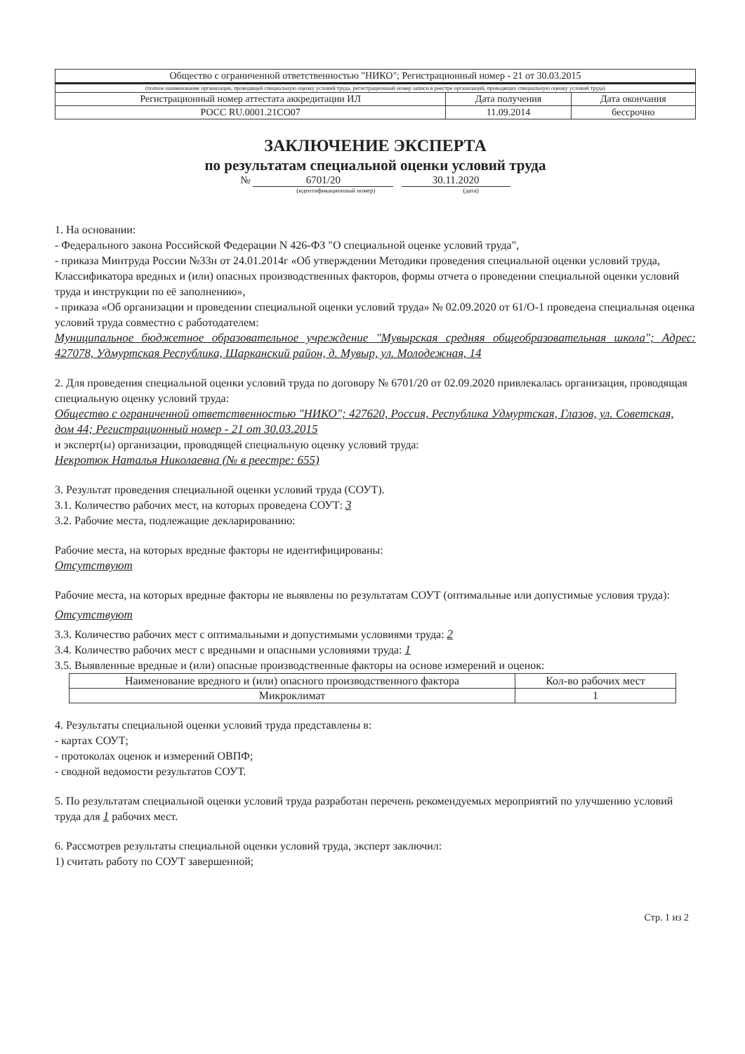| Общество с ограниченной ответственностью "НИКО"; Регистрационный номер - 21 от 30.03.2015 | | |
| (полное наименование организации, проводящей специальную оценку условий труда, регистрационный номер записи в реестре организаций, проводящих специальную оценку условий труда) | | |
| Регистрационный номер аттестата аккредитации ИЛ | Дата получения | Дата окончания |
| РОСС RU.0001.21СО07 | 11.09.2014 | бессрочно |
ЗАКЛЮЧЕНИЕ ЭКСПЕРТА
по результатам специальной оценки условий труда
№ 6701/20 30.11.2020
(идентификационный номер) (дата)
1. На основании:
- Федерального закона Российской Федерации N 426-ФЗ "О специальной оценке условий труда",
- приказа Минтруда России №33н от 24.01.2014г «Об утверждении Методики проведения специальной оценки условий труда, Классификатора вредных и (или) опасных производственных факторов, формы отчета о проведении специальной оценки условий труда и инструкции по её заполнению»,
- приказа «Об организации и проведении специальной оценки условий труда» № 02.09.2020 от 61/О-1 проведена специальная оценка условий труда совместно с работодателем:
Муниципальное бюджетное образовательное учреждение "Мувырская средняя общеобразовательная школа"; Адрес: 427078, Удмуртская Республика, Шарканский район, д. Мувыр, ул. Молодежная, 14
2. Для проведения специальной оценки условий труда по договору № 6701/20 от 02.09.2020 привлекалась организация, проводящая специальную оценку условий труда:
Общество с ограниченной ответственностью "НИКО"; 427620, Россия, Республика Удмуртская, Глазов, ул. Советская, дом 44; Регистрационный номер - 21 от 30.03.2015
и эксперт(ы) организации, проводящей специальную оценку условий труда:
Некротюк Наталья Николаевна (№ в реестре: 655)
3. Результат проведения специальной оценки условий труда (СОУТ).
3.1. Количество рабочих мест, на которых проведена СОУТ: 3
3.2. Рабочие места, подлежащие декларированию:
Рабочие места, на которых вредные факторы не идентифицированы:
Отсутствуют
Рабочие места, на которых вредные факторы не выявлены по результатам СОУТ (оптимальные или допустимые условия труда):
Отсутствуют
3.3. Количество рабочих мест с оптимальными и допустимыми условиями труда: 2
3.4. Количество рабочих мест с вредными и опасными условиями труда: 1
3.5. Выявленные вредные и (или) опасные производственные факторы на основе измерений и оценок:
| Наименование вредного и (или) опасного производственного фактора | Кол-во рабочих мест |
| --- | --- |
| Микроклимат | 1 |
4. Результаты специальной оценки условий труда представлены в:
- картах СОУТ;
- протоколах оценок и измерений ОВПФ;
- сводной ведомости результатов СОУТ.
5. По результатам специальной оценки условий труда разработан перечень рекомендуемых мероприятий по улучшению условий труда для 1 рабочих мест.
6. Рассмотрев результаты специальной оценки условий труда, эксперт заключил:
1) считать работу по СОУТ завершенной;
Стр. 1 из 2